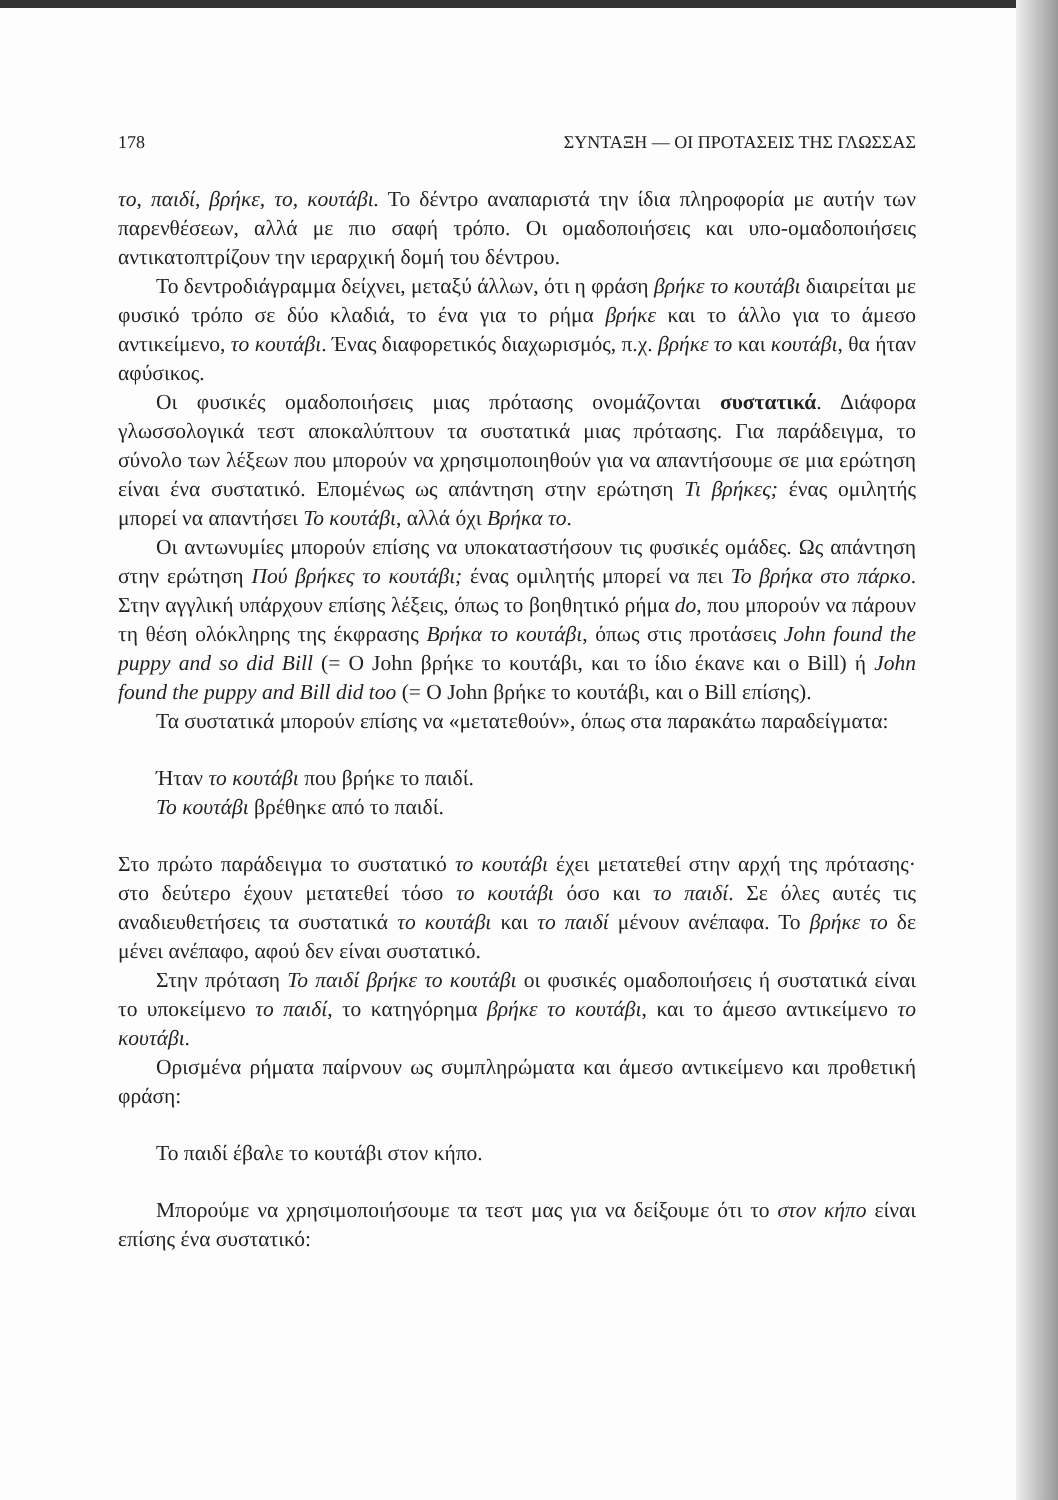178 ΣΥΝΤΑΞΗ — ΟΙ ΠΡΟΤΑΣΕΙΣ ΤΗΣ ΓΛΩΣΣΑΣ
το, παιδί, βρήκε, το, κουτάβι. Το δέντρο αναπαριστά την ίδια πληροφορία με αυτήν των παρενθέσεων, αλλά με πιο σαφή τρόπο. Οι ομαδοποιήσεις και υπο-ομαδοποιήσεις αντικατοπτρίζουν την ιεραρχική δομή του δέντρου.
Το δεντροδιάγραμμα δείχνει, μεταξύ άλλων, ότι η φράση βρήκε το κουτάβι διαιρείται με φυσικό τρόπο σε δύο κλαδιά, το ένα για το ρήμα βρήκε και το άλλο για το άμεσο αντικείμενο, το κουτάβι. Ένας διαφορετικός διαχωρισμός, π.χ. βρήκε το και κουτάβι, θα ήταν αφύσικος.
Οι φυσικές ομαδοποιήσεις μιας πρότασης ονομάζονται συστατικά. Διάφορα γλωσσολογικά τεστ αποκαλύπτουν τα συστατικά μιας πρότασης. Για παράδειγμα, το σύνολο των λέξεων που μπορούν να χρησιμοποιηθούν για να απαντήσουμε σε μια ερώτηση είναι ένα συστατικό. Επομένως ως απάντηση στην ερώτηση Τι βρήκες; ένας ομιλητής μπορεί να απαντήσει Το κουτάβι, αλλά όχι Βρήκα το.
Οι αντωνυμίες μπορούν επίσης να υποκαταστήσουν τις φυσικές ομάδες. Ως απάντηση στην ερώτηση Πού βρήκες το κουτάβι; ένας ομιλητής μπορεί να πει Το βρήκα στο πάρκο. Στην αγγλική υπάρχουν επίσης λέξεις, όπως το βοηθητικό ρήμα do, που μπορούν να πάρουν τη θέση ολόκληρης της έκφρασης Βρήκα το κουτάβι, όπως στις προτάσεις John found the puppy and so did Bill (= Ο John βρήκε το κουτάβι, και το ίδιο έκανε και ο Bill) ή John found the puppy and Bill did too (= Ο John βρήκε το κουτάβι, και ο Bill επίσης).
Τα συστατικά μπορούν επίσης να «μετατεθούν», όπως στα παρακάτω παραδείγματα:
Ήταν το κουτάβι που βρήκε το παιδί.
Το κουτάβι βρέθηκε από το παιδί.
Στο πρώτο παράδειγμα το συστατικό το κουτάβι έχει μετατεθεί στην αρχή της πρότασης· στο δεύτερο έχουν μετατεθεί τόσο το κουτάβι όσο και το παιδί. Σε όλες αυτές τις αναδιευθετήσεις τα συστατικά το κουτάβι και το παιδί μένουν ανέπαφα. Το βρήκε το δε μένει ανέπαφο, αφού δεν είναι συστατικό.
Στην πρόταση Το παιδί βρήκε το κουτάβι οι φυσικές ομαδοποιήσεις ή συστατικά είναι το υποκείμενο το παιδί, το κατηγόρημα βρήκε το κουτάβι, και το άμεσο αντικείμενο το κουτάβι.
Ορισμένα ρήματα παίρνουν ως συμπληρώματα και άμεσο αντικείμενο και προθετική φράση:
Το παιδί έβαλε το κουτάβι στον κήπο.
Μπορούμε να χρησιμοποιήσουμε τα τεστ μας για να δείξουμε ότι το στον κήπο είναι επίσης ένα συστατικό: